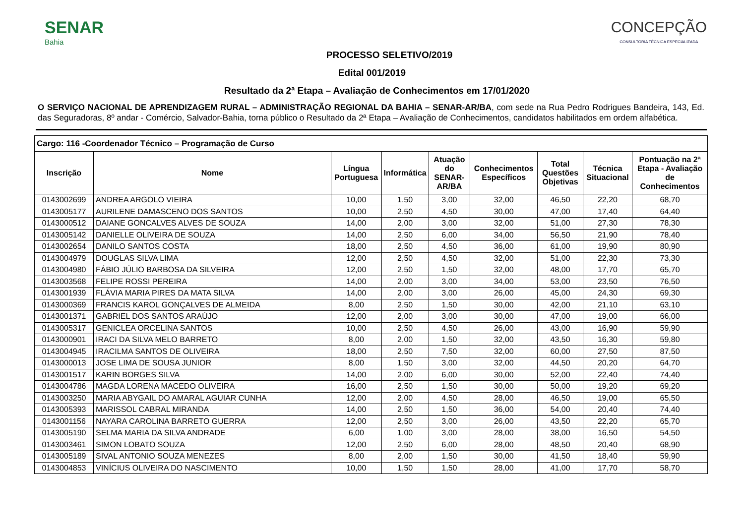SENAR
Bahia
CONCEPÇÃO
CONSULTORIA TÉCNICA ESPECIALIZADA
PROCESSO SELETIVO/2019
Edital 001/2019
Resultado da 2ª Etapa – Avaliação de Conhecimentos em 17/01/2020
O SERVIÇO NACIONAL DE APRENDIZAGEM RURAL – ADMINISTRAÇÃO REGIONAL DA BAHIA – SENAR-AR/BA, com sede na Rua Pedro Rodrigues Bandeira, 143, Ed. das Seguradoras, 8º andar - Comércio, Salvador-Bahia, torna público o Resultado da 2ª Etapa – Avaliação de Conhecimentos, candidatos habilitados em ordem alfabética.
| Cargo: 116 -Coordenador Técnico – Programação de Curso | | | | | | | | |
| --- | --- | --- | --- | --- | --- | --- | --- | --- |
| Inscrição | Nome | Língua Portuguesa | Informática | Atuação do SENAR-AR/BA | Conhecimentos Específicos | Total Questões Objetivas | Técnica Situacional | Pontuação na 2ª Etapa - Avaliação de Conhecimentos |
| 0143002699 | ANDREA ARGOLO VIEIRA | 10,00 | 1,50 | 3,00 | 32,00 | 46,50 | 22,20 | 68,70 |
| 0143005177 | AURILENE DAMASCENO DOS SANTOS | 10,00 | 2,50 | 4,50 | 30,00 | 47,00 | 17,40 | 64,40 |
| 0143000512 | DAIANE GONCALVES ALVES DE SOUZA | 14,00 | 2,00 | 3,00 | 32,00 | 51,00 | 27,30 | 78,30 |
| 0143005142 | DANIELLE OLIVEIRA DE SOUZA | 14,00 | 2,50 | 6,00 | 34,00 | 56,50 | 21,90 | 78,40 |
| 0143002654 | DANILO SANTOS COSTA | 18,00 | 2,50 | 4,50 | 36,00 | 61,00 | 19,90 | 80,90 |
| 0143004979 | DOUGLAS SILVA LIMA | 12,00 | 2,50 | 4,50 | 32,00 | 51,00 | 22,30 | 73,30 |
| 0143004980 | FÁBIO JÚLIO BARBOSA DA SILVEIRA | 12,00 | 2,50 | 1,50 | 32,00 | 48,00 | 17,70 | 65,70 |
| 0143003568 | FELIPE ROSSI PEREIRA | 14,00 | 2,00 | 3,00 | 34,00 | 53,00 | 23,50 | 76,50 |
| 0143001939 | FLÁVIA MARIA PIRES DA MATA SILVA | 14,00 | 2,00 | 3,00 | 26,00 | 45,00 | 24,30 | 69,30 |
| 0143000369 | FRANCIS KAROL GONÇALVES DE ALMEIDA | 8,00 | 2,50 | 1,50 | 30,00 | 42,00 | 21,10 | 63,10 |
| 0143001371 | GABRIEL DOS SANTOS ARAÚJO | 12,00 | 2,00 | 3,00 | 30,00 | 47,00 | 19,00 | 66,00 |
| 0143005317 | GENICLEA ORCELINA SANTOS | 10,00 | 2,50 | 4,50 | 26,00 | 43,00 | 16,90 | 59,90 |
| 0143000901 | IRACI DA SILVA MELO BARRETO | 8,00 | 2,00 | 1,50 | 32,00 | 43,50 | 16,30 | 59,80 |
| 0143004945 | IRACILMA SANTOS DE OLIVEIRA | 18,00 | 2,50 | 7,50 | 32,00 | 60,00 | 27,50 | 87,50 |
| 0143000013 | JOSE LIMA DE SOUSA JUNIOR | 8,00 | 1,50 | 3,00 | 32,00 | 44,50 | 20,20 | 64,70 |
| 0143001517 | KARIN BORGES SILVA | 14,00 | 2,00 | 6,00 | 30,00 | 52,00 | 22,40 | 74,40 |
| 0143004786 | MAGDA LORENA MACEDO OLIVEIRA | 16,00 | 2,50 | 1,50 | 30,00 | 50,00 | 19,20 | 69,20 |
| 0143003250 | MARIA ABYGAIL DO AMARAL AGUIAR CUNHA | 12,00 | 2,00 | 4,50 | 28,00 | 46,50 | 19,00 | 65,50 |
| 0143005393 | MARISSOL CABRAL MIRANDA | 14,00 | 2,50 | 1,50 | 36,00 | 54,00 | 20,40 | 74,40 |
| 0143001156 | NAYARA CAROLINA BARRETO GUERRA | 12,00 | 2,50 | 3,00 | 26,00 | 43,50 | 22,20 | 65,70 |
| 0143005190 | SELMA MARIA DA SILVA ANDRADE | 6,00 | 1,00 | 3,00 | 28,00 | 38,00 | 16,50 | 54,50 |
| 0143003461 | SIMON LOBATO SOUZA | 12,00 | 2,50 | 6,00 | 28,00 | 48,50 | 20,40 | 68,90 |
| 0143005189 | SIVAL ANTONIO SOUZA MENEZES | 8,00 | 2,00 | 1,50 | 30,00 | 41,50 | 18,40 | 59,90 |
| 0143004853 | VINÍCIUS OLIVEIRA DO NASCIMENTO | 10,00 | 1,50 | 1,50 | 28,00 | 41,00 | 17,70 | 58,70 |